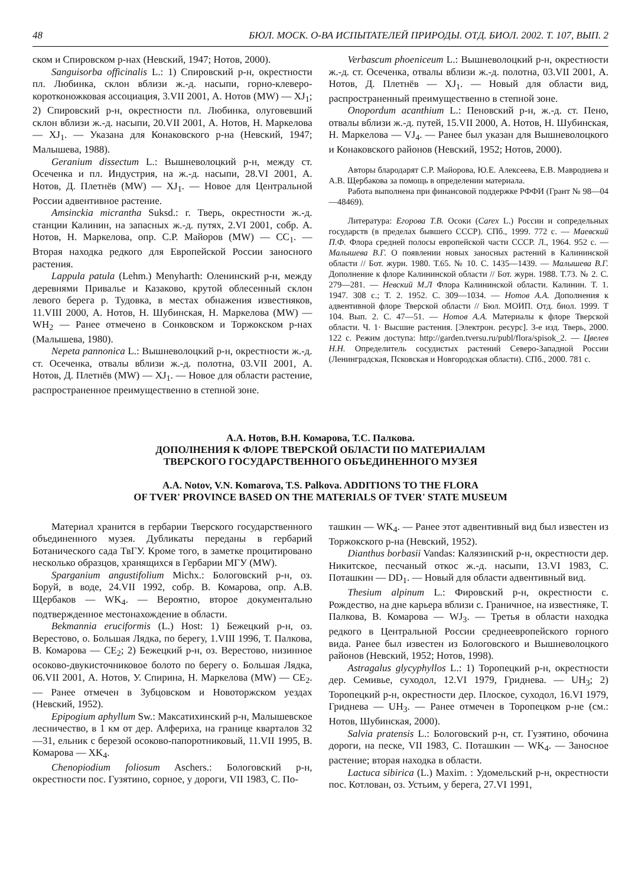48 БЮЛ. МОСК. О-ВА ИСПЫТАТЕЛЕЙ ПРИРОДЫ. ОТД. БИОЛ. 2002. Т. 107, ВЫП. 2
ском и Спировском р-нах (Невский, 1947; Нотов, 2000).
Sanguisorba officinalis L.: 1) Спировский р-н, окрестности пл. Любинка, склон вблизи ж.-д. насыпи, горно-клеверо-коротконожковая ассоциация, 3.VII 2001, А. Нотов (MW) — XJ<sub>1</sub>; 2) Спировский р-н, окрестности пл. Любинка, олуговевший склон вблизи ж.-д. насыпи, 20.VII 2001, А. Нотов, Н. Маркелова — XJ<sub>1</sub>. — Указана для Конаковского р-на (Невский, 1947; Малышева, 1988).
Geranium dissectum L.: Вышневолоцкий р-н, между ст. Осеченка и пл. Индустрия, на ж.-д. насыпи, 28.VI 2001, А. Нотов, Д. Плетнёв (MW) — XJ<sub>1</sub>. — Новое для Центральной России адвентивное растение.
Amsinckia micrantha Suksd.: г. Тверь, окрестности ж.-д. станции Калинин, на запасных ж.-д. путях, 2.VI 2001, собр. А. Нотов, Н. Маркелова, опр. С.Р. Майоров (MW) — CC<sub>1</sub>. — Вторая находка редкого для Европейской России заносного растения.
Lappula patula (Lehm.) Menyharth: Оленинский р-н, между деревнями Привалье и Казаково, крутой облесенный склон левого берега р. Тудовка, в местах обнажения известняков, 11.VIII 2000, А. Нотов, Н. Шубинская, Н. Маркелова (MW) — WH<sub>2</sub> — Ранее отмечено в Сонковском и Торжокском р-нах (Малышева, 1980).
Nepeta pannonica L.: Вышневолоцкий р-н, окрестности ж.-д. ст. Осеченка, отвалы вблизи ж.-д. полотна, 03.VII 2001, А. Нотов, Д. Плетнёв (MW) — XJ<sub>1</sub>. — Новое для области растение, распространенное преимущественно в степной зоне.
Verbascum phoeniceum L.: Вышневолоцкий р-н, окрестности ж.-д. ст. Осеченка, отвалы вблизи ж.-д. полотна, 03.VII 2001, А. Нотов, Д. Плетнёв — XJ<sub>1</sub>. — Новый для области вид, распространенный преимущественно в степной зоне.
Onopordum acanthium L.: Пеновский р-н, ж.-д. ст. Пено, отвалы вблизи ж.-д. путей, 15.VII 2000, А. Нотов, Н. Шубинская, Н. Маркелова — VJ<sub>4</sub>. — Ранее был указан для Вышневолоцкого и Конаковского районов (Невский, 1952; Нотов, 2000).
Авторы блародарят С.Р. Майорова, Ю.Е. Алексеева, Е.В. Мавродиева и А.В. Щербакова за помощь в определении материала.
Работа выполнена при финансовой поддержке РФФИ (Грант № 98—04—48469).
Литература: Егорова Т.В. Осоки (Carex L.) России и сопредельных государств (в пределах бывшего СССР). СПб., 1999. 772 с. — Маевский П.Ф. Флора средней полосы европейской части СССР. Л., 1964. 952 с. — Малышева В.Г. О появлении новых заносных растений в Калининской области // Бот. журн. 1980. Т.65. № 10. С. 1435—1439. — Малышева В.Г. Дополнение к флоре Калининской области // Бот. журн. 1988. Т.73. № 2. С. 279—281. — Невский М.Л Флора Калининской области. Калинин. Т. 1. 1947. 308 с.; Т. 2. 1952. С. 309—1034. — Нотов А.А. Дополнения к адвентивной флоре Тверской области // Бюл. МОИП. Отд. биол. 1999. Т 104. Вып. 2. С. 47—51. — Нотов А.А. Материалы к флоре Тверской области. Ч. 1· Высшие растения. [Электрон. ресурс]. 3-е изд. Тверь, 2000. 122 с. Режим доступа: http://garden.tversu.ru/publ/flora/spisok_2. — Цвелев Н.Н. Определитель сосудистых растений Северо-Западной России (Ленинградская, Псковская и Новгородская области). СПб., 2000. 781 с.
А.А. Нотов, В.Н. Комарова, Т.С. Палкова.
ДОПОЛНЕНИЯ К ФЛОРЕ ТВЕРСКОЙ ОБЛАСТИ ПО МАТЕРИАЛАМ
ТВЕРСКОГО ГОСУДАРСТВЕННОГО ОБЪЕДИНЕННОГО МУЗЕЯ
A.A. Notov, V.N. Komarova, T.S. Palkova. ADDITIONS TO THE FLORA
OF TVER' PROVINCE BASED ON THE MATERIALS OF TVER' STATE MUSEUM
Материал хранится в гербарии Тверского государственного объединенного музея. Дубликаты переданы в гербарий Ботанического сада ТвГУ. Кроме того, в заметке процитировано несколько образцов, хранящихся в Гербарии МГУ (MW).
Sparganium angustifolium Michx.: Бологовский р-н, оз. Боруй, в воде, 24.VII 1992, собр. В. Комарова, опр. А.В. Щербаков — WK<sub>4</sub>. — Вероятно, второе документально подтвержденное местонахождение в области.
Bekmannia eruciformis (L.) Host: 1) Бежецкий р-н, оз. Верестово, о. Большая Лядка, по берегу, 1.VIII 1996, Т. Палкова, В. Комарова — CE<sub>2</sub>; 2) Бежецкий р-н, оз. Верестово, низинное осоково-двукисточниковое болото по берегу о. Большая Лядка, 06.VII 2001, А. Нотов, У. Спирина, Н. Маркелова (MW) — CE<sub>2</sub>. — Ранее отмечен в Зубцовском и Новоторжском уездах (Невский, 1952).
Epipogium aphyllum Sw.: Максатихинский р-н, Малышевское лесничество, в 1 км от дер. Алфериха, на границе кварталов 32—31, ельник с березой осоково-папоротниковый, 11.VII 1995, В. Комарова — XK<sub>4</sub>.
Chenopiodium foliosum Aschers.: Бологовский р-н, окрестности пос. Гузятино, сорное, у дороги, VII 1983, С. По-
ташкин — WK<sub>4</sub>. — Ранее этот адвентивный вид был известен из Торжокского р-на (Невский, 1952).
Dianthus borbasii Vandas: Калязинский р-н, окрестности дер. Никитское, песчаный откос ж.-д. насыпи, 13.VI 1983, С. Поташкин — DD<sub>1</sub>. — Новый для области адвентивный вид.
Thesium alpinum L.: Фировский р-н, окрестности с. Рождество, на дне карьера вблизи с. Граничное, на известняке, Т. Палкова, В. Комарова — WJ<sub>3</sub>. — Третья в области находка редкого в Центральной России среднеевропейского горного вида. Ранее был известен из Бологовского и Вышневолоцкого районов (Невский, 1952; Нотов, 1998).
Astragalus glycyphyllos L.: 1) Торопецкий р-н, окрестности дер. Семивье, суходол, 12.VI 1979, Гриднева. — UH<sub>3</sub>; 2) Торопецкий р-н, окрестности дер. Плоское, суходол, 16.VI 1979, Гриднева — UH<sub>3</sub>. — Ранее отмечен в Торопецком р-не (см.: Нотов, Шубинская, 2000).
Salvia pratensis L.: Бологовский р-н, ст. Гузятино, обочина дороги, на песке, VII 1983, С. Поташкин — WK<sub>4</sub>. — Заносное растение; вторая находка в области.
Lactuca sibirica (L.) Maxim. : Удомельский р-н, окрестности пос. Котлован, оз. Устьим, у берега, 27.VI 1991,